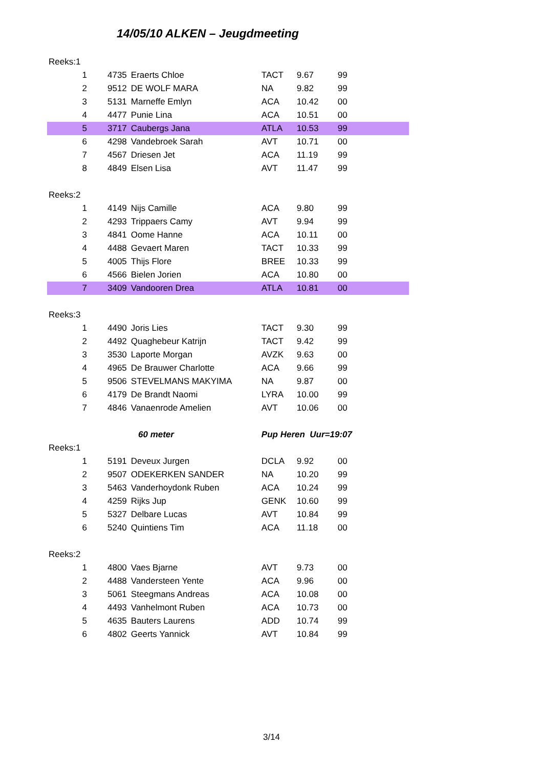14/05/10 ALKEN – Jeugdmeeting
| Reeks:1 | | | | | | |
| 1 | 4735 | Eraerts Chloe | TACT | 9.67 | 99 | |
| 2 | 9512 | DE WOLF MARA | NA | 9.82 | 99 | |
| 3 | 5131 | Marneffe Emlyn | ACA | 10.42 | 00 | |
| 4 | 4477 | Punie Lina | ACA | 10.51 | 00 | |
| 5 | 3717 | Caubergs Jana | ATLA | 10.53 | 99 | |
| 6 | 4298 | Vandebroek Sarah | AVT | 10.71 | 00 | |
| 7 | 4567 | Driesen Jet | ACA | 11.19 | 99 | |
| 8 | 4849 | Elsen Lisa | AVT | 11.47 | 99 | |
| Reeks:2 | | | | | | |
| 1 | 4149 | Nijs Camille | ACA | 9.80 | 99 | |
| 2 | 4293 | Trippaers Camy | AVT | 9.94 | 99 | |
| 3 | 4841 | Oome Hanne | ACA | 10.11 | 00 | |
| 4 | 4488 | Gevaert Maren | TACT | 10.33 | 99 | |
| 5 | 4005 | Thijs Flore | BREE | 10.33 | 99 | |
| 6 | 4566 | Bielen Jorien | ACA | 10.80 | 00 | |
| 7 | 3409 | Vandooren Drea | ATLA | 10.81 | 00 | |
| Reeks:3 | | | | | | |
| 1 | 4490 | Joris Lies | TACT | 9.30 | 99 | |
| 2 | 4492 | Quaghebeur Katrijn | TACT | 9.42 | 99 | |
| 3 | 3530 | Laporte Morgan | AVZK | 9.63 | 00 | |
| 4 | 4965 | De Brauwer Charlotte | ACA | 9.66 | 99 | |
| 5 | 9506 | STEVELMANS MAKYIMA | NA | 9.87 | 00 | |
| 6 | 4179 | De Brandt Naomi | LYRA | 10.00 | 99 | |
| 7 | 4846 | Vanaenrode Amelien | AVT | 10.06 | 00 | |
| | 60 meter | | Pup Heren Uur=19:07 | | | |
| Reeks:1 | | | | | | |
| 1 | 5191 | Deveux Jurgen | DCLA | 9.92 | 00 | |
| 2 | 9507 | ODEKERKEN SANDER | NA | 10.20 | 99 | |
| 3 | 5463 | Vanderhoydonk Ruben | ACA | 10.24 | 99 | |
| 4 | 4259 | Rijks Jup | GENK | 10.60 | 99 | |
| 5 | 5327 | Delbare Lucas | AVT | 10.84 | 99 | |
| 6 | 5240 | Quintiens Tim | ACA | 11.18 | 00 | |
| Reeks:2 | | | | | | |
| 1 | 4800 | Vaes Bjarne | AVT | 9.73 | 00 | |
| 2 | 4488 | Vandersteen Yente | ACA | 9.96 | 00 | |
| 3 | 5061 | Steegmans Andreas | ACA | 10.08 | 00 | |
| 4 | 4493 | Vanhelmont Ruben | ACA | 10.73 | 00 | |
| 5 | 4635 | Bauters Laurens | ADD | 10.74 | 99 | |
| 6 | 4802 | Geerts Yannick | AVT | 10.84 | 99 | |
3/14